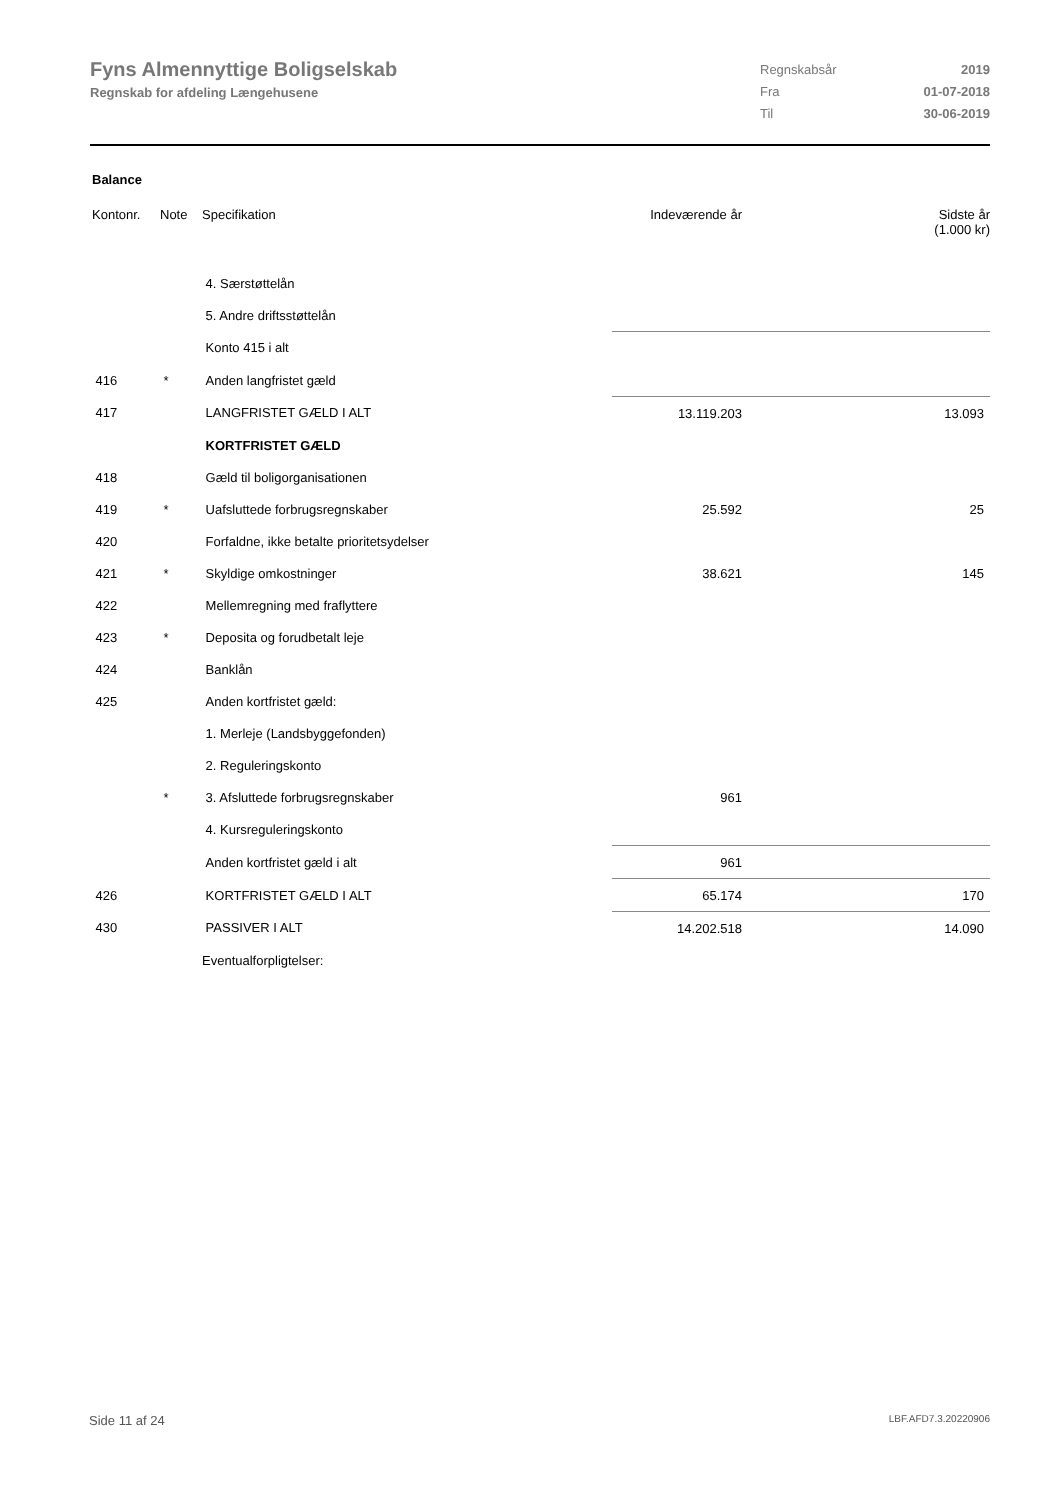Fyns Almennyttige Boligselskab
Regnskab for afdeling Længehusene
| Regnskabsår | 2019 |
| Fra | 01-07-2018 |
| Til | 30-06-2019 |
Balance
| Kontonr. | Note | Specifikation | Indeværende år | Sidste år (1.000 kr) |
| --- | --- | --- | --- | --- |
| | | 4. Særstøttelån | | |
| | | 5. Andre driftsstøttelån | | |
| | | Konto 415 i alt | | |
| 416 | * | Anden langfristet gæld | | |
| 417 | | LANGFRISTET GÆLD I ALT | 13.119.203 | 13.093 |
| | | KORTFRISTET GÆLD | | |
| 418 | | Gæld til boligorganisationen | | |
| 419 | * | Uafsluttede forbrugsregnskaber | 25.592 | 25 |
| 420 | | Forfaldne, ikke betalte prioritetsydelser | | |
| 421 | * | Skyldige omkostninger | 38.621 | 145 |
| 422 | | Mellemregning med fraflyttere | | |
| 423 | * | Deposita og forudbetalt leje | | |
| 424 | | Banklån | | |
| 425 | | Anden kortfristet gæld: | | |
| | | 1. Merleje (Landsbyggefonden) | | |
| | | 2. Reguleringskonto | | |
| | * | 3. Afsluttede forbrugsregnskaber | 961 | |
| | | 4. Kursreguleringskonto | | |
| | | Anden kortfristet gæld i alt | 961 | |
| 426 | | KORTFRISTET GÆLD I ALT | 65.174 | 170 |
| 430 | | PASSIVER I ALT | 14.202.518 | 14.090 |
| | | Eventualforpligtelser: | | |
Side 11 af 24 LBF.AFD7.3.20220906